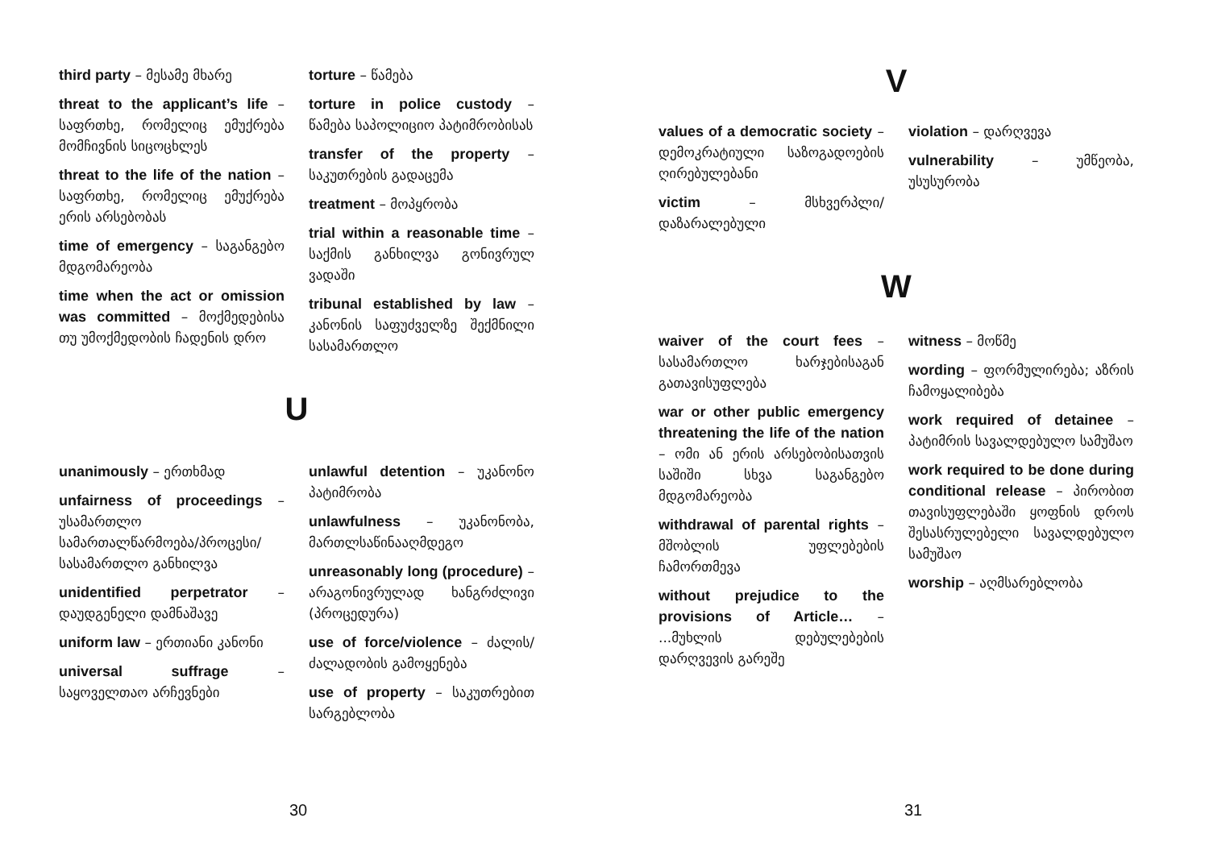third party – მესამე მხარე
threat to the applicant’s life – საფრთხე, რომელიც ემუქრება მომჩივნის სიცოცხლეს
threat to the life of the nation – საფრთხე, რომელიც ემუქრება ერის არსებობას
time of emergency – საგანგებო მდგომარეობა
time when the act or omission was committed – მოქმედებისა თუ უმოქმედობის ჩადენის დრო
torture – წამება
torture in police custody – წამება საპოლიციო პატიმრობისას
transfer of the property – საკუთრების გადაცემა
treatment – მოპყრობა
trial within a reasonable time – საქმის განხილვა გონივრულ ვადაში
tribunal established by law – კანონის საფუძველზე შექმნილი სასამართლო
U
unanimously – ერთხმად
unfairness of proceedings – უსამართლო სამართალწარმოება/პროცესი/სასამართლო განხილვა
unidentified perpetrator – დაუდგენელი დამნაშავე
uniform law – ერთიანი კანონი
universal suffrage – საყოველთაო არჩევნები
unlawful detention – უკანონო პატიმრობა
unlawfulness – უკანონობა, მართლსაწინააღმდეგო
unreasonably long (procedure) – არაგონივრულად ხანგრძლივი (პროცედურა)
use of force/violence – ძალის/ძალადობის გამოყენება
use of property – საკუთრებით სარგებლობა
30
V
values of a democratic society – დემოკრატიული საზოგადოების ღირებულებანი
victim – მსხვერპლი/დაზარალებული
violation – დარღვევა
vulnerability – უმწეობა, უსუსურობა
W
waiver of the court fees – სასამართლო ხარჯებისაგან გათავისუფლება
war or other public emergency threatening the life of the nation – ომი ან ერის არსებობისათვის საშიში სხვა საგანგებო მდგომარეობა
withdrawal of parental rights – მშობლის უფლებების ჩამორთმევა
without prejudice to the provisions of Article… – ...მუხლის დებულებების დარღვევის გარეშე
witness – მოწმე
wording – ფორმულირება; აზრის ჩამოყალიბება
work required of detainee – პატიმრის სავალდებულო სამუშაო
work required to be done during conditional release – პირობით თავისუფლებაში ყოფნის დროს შესასრულებელი სავალდებულო სამუშაო
worship – აღმსარებლობა
31